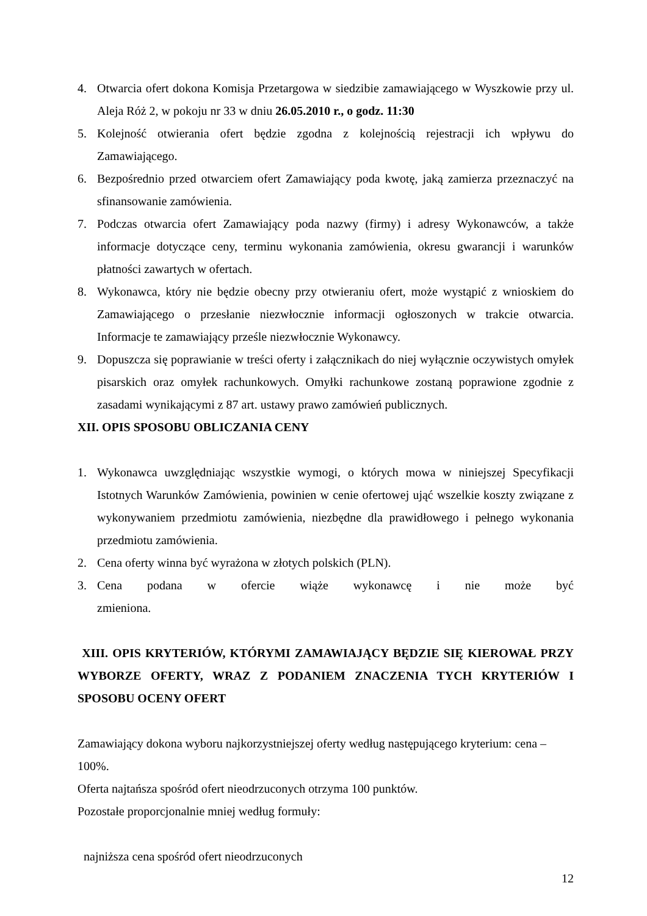4. Otwarcia ofert dokona Komisja Przetargowa w siedzibie zamawiającego w Wyszkowie przy ul. Aleja Róż 2, w pokoju nr 33 w dniu 26.05.2010 r., o godz. 11:30
5. Kolejność otwierania ofert będzie zgodna z kolejnością rejestracji ich wpływu do Zamawiającego.
6. Bezpośrednio przed otwarciem ofert Zamawiający poda kwotę, jaką zamierza przeznaczyć na sfinansowanie zamówienia.
7. Podczas otwarcia ofert Zamawiający poda nazwy (firmy) i adresy Wykonawców, a także informacje dotyczące ceny, terminu wykonania zamówienia, okresu gwarancji i warunków płatności zawartych w ofertach.
8. Wykonawca, który nie będzie obecny przy otwieraniu ofert, może wystąpić z wnioskiem do Zamawiającego o przesłanie niezwłocznie informacji ogłoszonych w trakcie otwarcia. Informacje te zamawiający prześle niezwłocznie Wykonawcy.
9. Dopuszcza się poprawianie w treści oferty i załącznikach do niej wyłącznie oczywistych omyłek pisarskich oraz omyłek rachunkowych. Omyłki rachunkowe zostaną poprawione zgodnie z zasadami wynikającymi z 87 art. ustawy prawo zamówień publicznych.
XII. OPIS SPOSOBU OBLICZANIA CENY
1. Wykonawca uwzględniając wszystkie wymogi, o których mowa w niniejszej Specyfikacji Istotnych Warunków Zamówienia, powinien w cenie ofertowej ująć wszelkie koszty związane z wykonywaniem przedmiotu zamówienia, niezbędne dla prawidłowego i pełnego wykonania przedmiotu zamówienia.
2. Cena oferty winna być wyrażona w złotych polskich (PLN).
3. Cena podana w ofercie wiąże wykonawcę i nie może być zmieniona.
XIII. OPIS KRYTERIÓW, KTÓRYMI ZAMAWIAJĄCY BĘDZIE SIĘ KIEROWAŁ PRZY WYBORZE OFERTY, WRAZ Z PODANIEM ZNACZENIA TYCH KRYTERIÓW I SPOSOBU OCENY OFERT
Zamawiający dokona wyboru najkorzystniejszej oferty według następującego kryterium: cena – 100%.
Oferta najtańsza spośród ofert nieodrzuconych otrzyma 100 punktów.
Pozostałe proporcjonalnie mniej według formuły:
najniższa cena spośród ofert nieodrzuconych
12